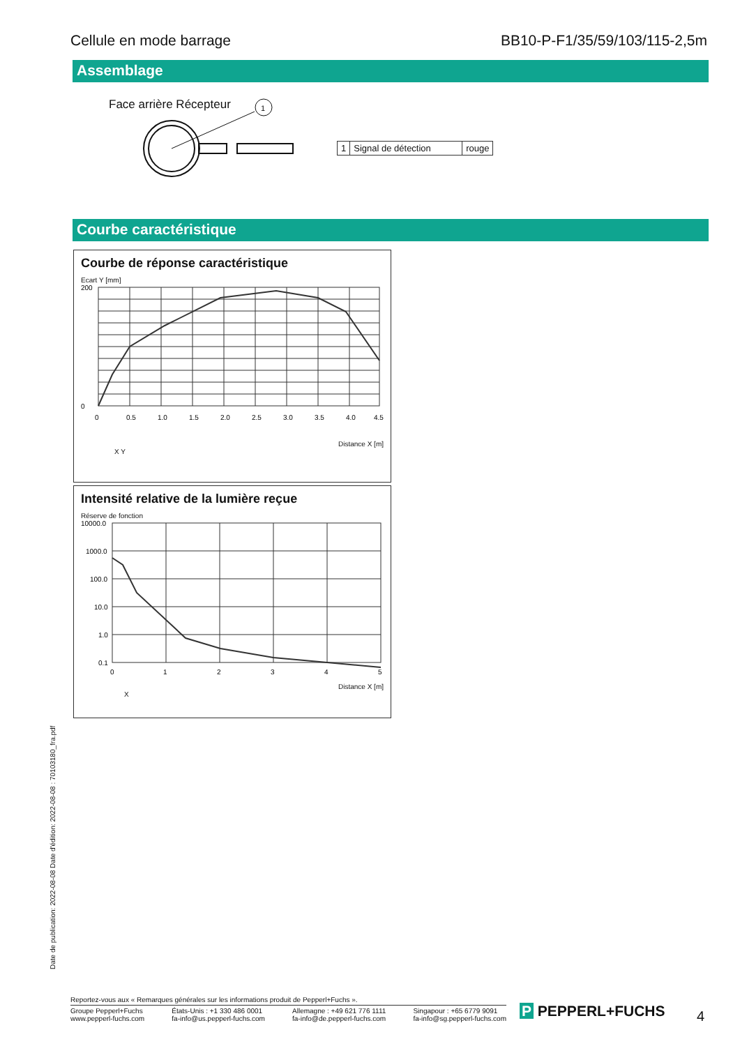Cellule en mode barrage BB10-P-F1/35/59/103/115-2,5m
Assemblage
Face arrière Récepteur
1
| 1 | Signal de détection | rouge |
Courbe caractéristique
Courbe de réponse caractéristique
Ecart Y [mm]
200
0
0
0.5
1.0
1.5
2.0
2.5
3.0
3.5
4.0
4.5
Distance X [m]
X Y
Intensité relative de la lumière reçue
Réserve de fonction
10000.0
1000.0
100.0
10.0
1.0
0.1
0
1
2
3
4
5
Distance X [m]
X
Date de publication: 2022-08-08 Date d'édition: 2022-08-08 : 70103180_fra.pdf
Reportez-vous aux « Remarques générales sur les informations produit de Pepperl+Fuchs ».
Groupe Pepperl+Fuchs
www.pepperl-fuchs.com États-Unis : +1 330 486 0001
fa-info@us.pepperl-fuchs.com Allemagne : +49 621 776 1111
fa-info@de.pepperl-fuchs.com Singapour : +65 6779 9091
fa-info@sg.pepperl-fuchs.com
P PEPPERL+FUCHS 4